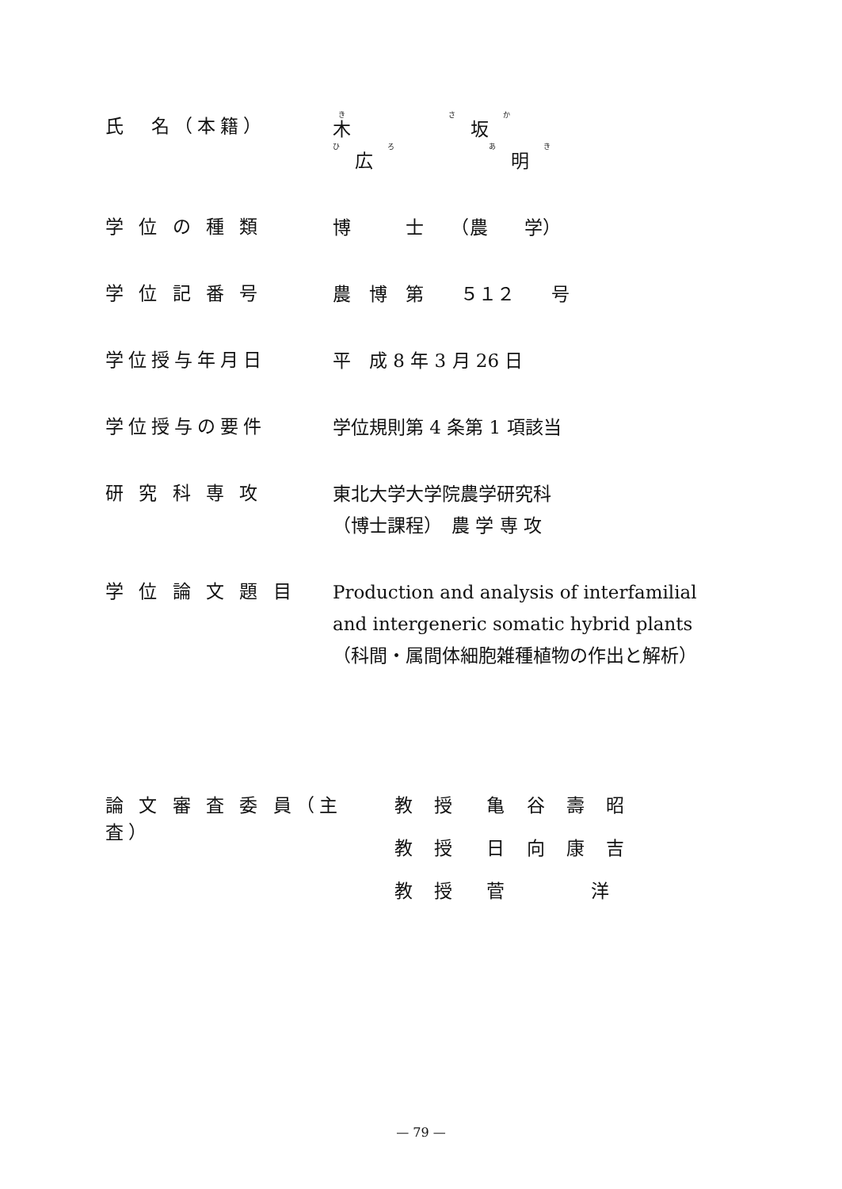氏　名（本籍）
木 坂 広 明
学 位 の 種 類
博　　　士　　（農　　学）
学 位 記 番 号
農　博　第　　５１２　　号
学位授与年月日
平　成 8 年 3 月 26 日
学位授与の要件
学位規則第 4 条第 1 項該当
研 究 科 専 攻
東北大学大学院農学研究科
（博士課程）　農 学 専 攻
学 位 論 文 題 目
Production and analysis of interfamilial and intergeneric somatic hybrid plants
（科間・属間体細胞雑種植物の作出と解析）
論 文 審 査 委 員（主　査）
教 授　亀 谷 壽 昭
教 授　日 向 康 吉
教 授　菅　　　洋
— 79 —